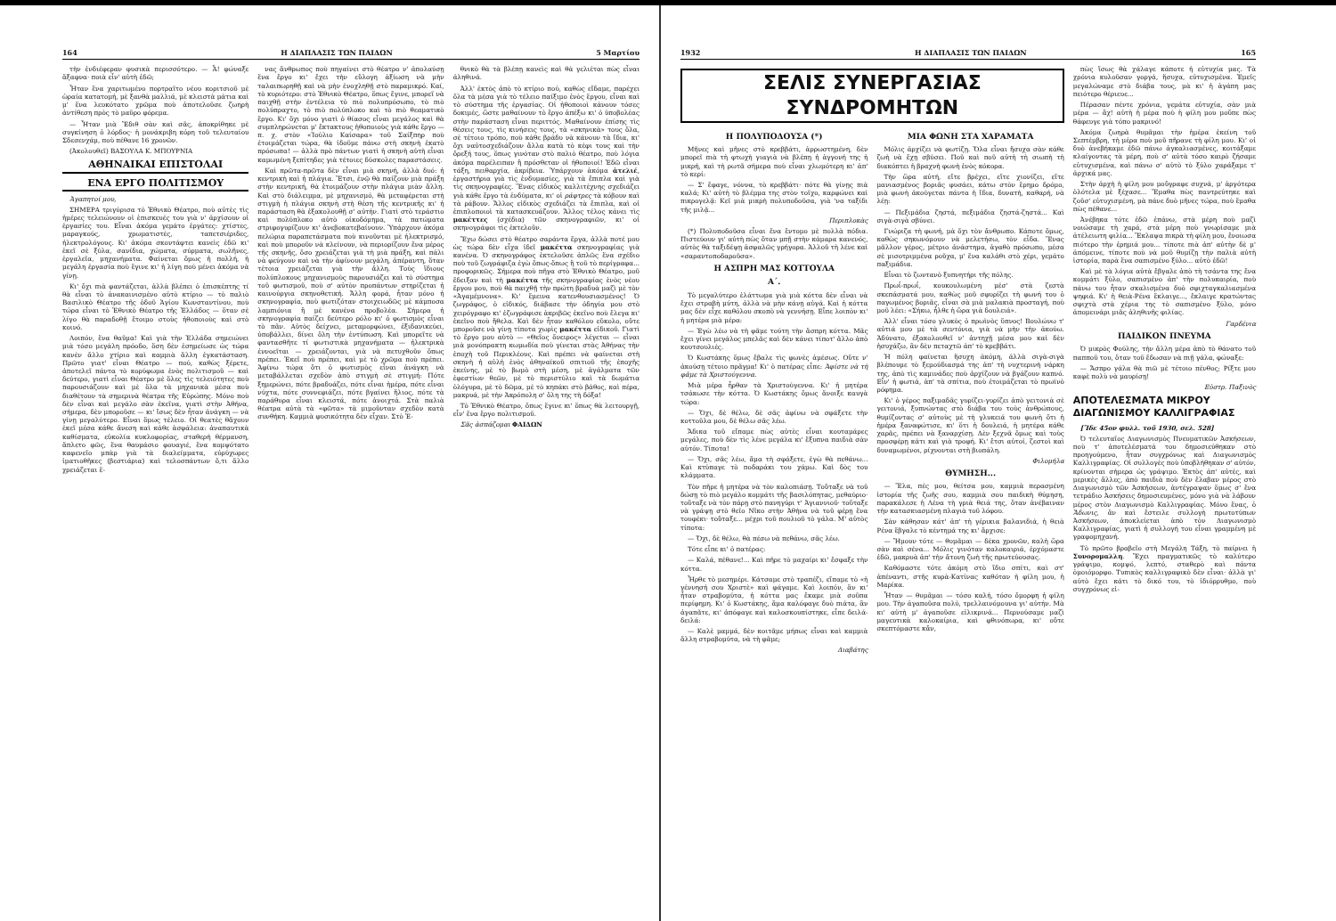164 Η ΔΙΑΠΛΑΣΙΣ ΤΩΝ ΠΑΙΔΩΝ 5 Μαρτίου
τὴν ἐνδιέφεραν φυσικὰ περισσότερο. — Ἆ! φώναξε ἄξαφνα· ποιὰ εἶν' αὐτὴ ἐδῶ;
Ἦταν ἕνα χαριτωμένο πορτραῖτο νέου κοριτσιοῦ μὲ ὡραία κατατομή, μὲ ξανθὰ μαλλιά, μὲ κλειστὰ μάτια καὶ μ' ἕνα λευκότατο χρῶμα ποὺ ἀποτελοῦσε ζωηρὴ ἀντίθεση πρὸς τὸ μαῦρο φόρεμα.
— Ἦταν μιὰ Ἔδιθ σὰν καὶ σᾶς, ἀποκρίθηκε μὲ συγκίνηση ὁ λόρδος· ἡ μονάκριβη κόρη τοῦ τελευταίου Σδεσενχάμ, ποὺ πέθανε 16 χρονῶν.
(Ἀκολουθεῖ) ΒΑΣΟΥΛΑ Κ. ΜΠΟΥΡΝΙΑ
ΑΘΗΝΑΙΚΑΙ ΕΠΙΣΤΟΛΑΙ
ΕΝΑ ΕΡΓΟ ΠΟΛΙΤΙΣΜΟΥ
Ἀγαπητοί μου,
ΣΗΜΕΡΑ τριγύρισα τὸ Ἐθνικὸ Θέατρο, ποὺ αὐτὲς τὶς ἡμέρες τελειώνουν οἱ ἐπισκευές του γιὰ ν' ἀρχίσουν οἱ ἐργασίες του. Εἶναι ἀκόμα γεμάτο ἐργάτες: χτίστες, μαραγκούς, χρωματιστές, ταπετσιέριδες, ἠλεκτρολόγους. Κι' ἀκόμα σκοντάφτει κανεὶς ἐδῶ κι' ἐκεῖ σὲ ξύλα, σανίδια, χώματα, σύρματα, σωλῆνες, ἐργαλεῖα, μηχανήματα. Φαίνεται ὅμως ἡ πολλή, ἡ μεγάλη ἐργασία ποὺ ἔγινε κι' ἡ λίγη ποὺ μένει ἀκόμα νὰ γίνῃ.
Κι' ὄχι πιὰ φαντάζεται, ἀλλὰ βλέπει ὁ ἐπισκέπτης τί θὰ εἶναι τὸ ἀνακαινισμένο αὐτὸ κτίριο — τὸ παλιὸ Βασιλικὸ Θέατρο τῆς ὁδοῦ Ἁγίου Κωνσταντίνου, ποὺ τώρα εἶναι τὸ Ἐθνικὸ Θέατρο τῆς Ἑλλάδος — ὅταν σὲ λίγο θὰ παραδοθῇ ἕτοιμο στοὺς ἠθοποιοὺς καὶ στὸ κοινό.
Λοιπόν, ἕνα θαῦμα! Καὶ γιὰ τὴν Ἑλλάδα σημειώνει μιὰ τόσο μεγάλη πρόοδο, ὅση δὲν ἐσημείωσε ὡς τώρα κανὲν ἄλλο χτίριο καὶ καμμιὰ ἄλλη ἐγκατάσταση. Πρῶτο γιατ' εἶναι Θέατρο — πού, καθὼς ξέρετε, ἀποτελεῖ πάντα τὸ κορύφωμα ἑνὸς πολιτισμοῦ — καὶ δεύτερο, γιατὶ εἶναι Θέατρο μὲ ὅλες τὶς τελειότητες ποὺ παρουσιάζουν καὶ μὲ ὅλα τὰ μηχανικὰ μέσα ποὺ διαθέτουν τὰ σημερινὰ θέατρα τῆς Εὐρώπης. Μόνο ποὺ δὲν εἶναι καὶ μεγάλο σὰν ἐκεῖνα, γιατὶ στὴν Ἀθήνα, σήμερα, δὲν μποροῦσε — κι' ἴσως δὲν ἦταν ἀνάγκη — νὰ γίνῃ μεγαλύτερο. Εἶναι ὅμως τέλειο. Οἱ θεατὲς θἄχουν ἐκεῖ μέσα κάθε ἄνεση καὶ κάθε ἀσφάλεια: ἀναπαυτικὰ καθίσματα, εὐκολία κυκλοφορίας, σταθερὴ θέρμανση, ἄπλετο φῶς, ἕνα θαυμάσιο φουαγιέ, ἕνα κομψότατο καφενεῖο μπὰρ γιὰ τὰ διαλείμματα, εὐρύχωρες ἱματιοθῆκες (βεστιάρια) καὶ τελοσπάντων ὅ,τι ἄλλο χρειάζεται ἕ-
νας ἄνθρωπος ποὺ πηγαίνει στὸ θέατρο ν' ἀπολαύσῃ ἕνα ἔργο κι' ἔχει τὴν εὔλογη ἀξίωση νὰ μὴν ταλαιπωρηθῇ καὶ νὰ μὴν ἐνοχληθῇ στὸ παραμικρό. Καί, τὸ κυριότερο: στὸ Ἐθνικὸ Θέατρο, ὅπως ἔγινε, μπορεῖ νὰ παιχθῇ στὴν ἐντέλεια τὸ πιὸ πολυπρόσωπο, τὸ πιὸ πολύπραχτο, τὸ πιὸ πολύπλοκο καὶ τὸ πιὸ θεαματικὸ ἔργο. Κι' ὄχι μόνο γιατὶ ὁ θίασος εἶναι μεγάλος καὶ θὰ συμπληρώνεται μ' ἔκτακτους ἠθοποιοὺς γιὰ κάθε ἔργο — π. χ. στὸν «Ἰούλιο Καίσαρα» τοῦ Σαίξπηρ ποὺ ἑτοιμάζεται τώρα, θὰ ἰδοῦμε πάνω στὴ σκηνὴ ἑκατὸ πρόσωπα! — ἀλλὰ πρὸ πάντων γιατὶ ἡ σκηνὴ αὐτὴ εἶναι καμωμένη ξεπίτηδες γιὰ τέτοιες δύσκολες παραστάσεις.
Καὶ πρῶτα-πρῶτα δὲν εἶναι μιὰ σκηνή, ἀλλὰ δυό: ἡ κεντρικὴ καὶ ἡ πλάγια. Ἔτσι, ἐνῷ θὰ παίζουν μιὰ πράξη στὴν κεντρική, θὰ ἑτοιμάζουν στὴν πλάγια μιὰν ἄλλη. Καὶ στὸ διάλειμμα, μὲ μηχανισμό, θὰ μεταφέρεται στὴ στιγμὴ ἡ πλάγια σκηνὴ στὴ θέση τῆς κεντρικῆς κι' ἡ παράσταση θὰ ἐξακολουθῇ σ' αὐτήν. Γιατὶ στὸ τεράστιο καὶ πολύπλοκο αὐτὸ οἰκοδόμημα, τὰ πατώματα στριφογυρίζουν κι' ἀνεβοκατεβαίνουν. Ὑπάρχουν ἀκόμα πελώρια παραπετάσματα ποὺ κινοῦνται μὲ ἠλεκτρισμό, καὶ ποὺ μποροῦν νὰ κλείνουν, νὰ περιορίζουν ἕνα μέρος τῆς σκηνῆς, ὅσο χρειάζεται γιὰ τὴ μιὰ πράξη, καὶ πάλι νὰ φεύγουν καὶ νὰ τὴν ἀφίνουν μεγάλη, ἀπέραντη, ὅταν τέτοια χρειάζεται γιὰ τὴν ἄλλη. Τοὺς ἴδιους πολύπλοκους μηχανισμοὺς παρουσιάζει καὶ τὸ σύστημα τοῦ φωτισμοῦ, ποὺ σ' αὐτὸν προπάντων στηρίζεται ἡ καινούργια σκηνοθετική. Ἄλλη φορά, ἦταν μόνο ἡ σκηνογραφία, ποὺ φωτιζόταν στοιχειωδῶς μὲ κάμποσα λαμπιόνια ἢ μὲ κανένα προβολέα. Σήμερα ἡ σκηνογραφία παίζει δεύτερο ρόλο κι' ὁ φωτισμὸς εἶναι τὸ πᾶν. Αὐτὸς δείχνει, μεταμορφώνει, ἐξιδανικεύει, ὑποβάλλει, δίνει ὅλη τὴν ἐντύπωση. Καὶ μπορεῖτε νὰ φαντασθῆτε τί φωτιστικὰ μηχανήματα — ἠλεκτρικὰ ἐννοεῖται — χρειάζονται, γιὰ νὰ πετυχθοῦν ὅπως πρέπει. Ἐκεῖ ποὺ πρέπει, καὶ μὲ τὸ χρῶμα ποὺ πρέπει. Ἀφίνω τώρα ὅτι ὁ φωτισμὸς εἶναι ἀνάγκη νὰ μεταβάλλεται σχεδὸν ἀπὸ στιγμὴ σὲ στιγμή: Πότε ξημερώνει, πότε βραδυάζει, πότε εἶναι ἡμέρα, πότε εἶναι νύχτα, πότε συννεφιάζει, πότε βγαίνει ἥλιος, πότε τὰ παράθυρα εἶναι κλειστά, πότε ἀνοιχτά. Στὰ παλιὰ θέατρα αὐτὰ τὰ «φῶτα» τὰ μιμοῦνταν σχεδὸν κατὰ συνθήκη. Καμμιὰ φυσικότητα δὲν εἶχαν. Στὸ Ἐ-
θνικὸ θὰ τὰ βλέπῃ κανεὶς καὶ θὰ γελιέται πὼς εἶναι ἀληθινά.
Ἀλλ' ἐκτὸς ἀπὸ τὸ κτίριο πού, καθὼς εἴδαμε, παρέχει ὅλα τὰ μέσα γιὰ τὸ τέλειο παίξιμο ἑνὸς ἔργου, εἶναι καὶ τὸ σύστημα τῆς ἐργασίας. Οἱ ἠθοποιοὶ κάνουν τόσες δοκιμές, ὥστε μαθαίνουν τὸ ἔργο ἀπέξω κι' ὁ ὑποβολέας στὴν παράσταση εἶναι περιττός. Μαθαίνουν ἐπίσης τὶς θέσεις τους, τὶς κινήσεις τους, τὰ «σκηνικὰ» τους ὅλα, σὲ τέτοιο τρόπο, ποὺ κάθε βράδυ νὰ κάνουν τὰ ἴδια, κι' ὄχι ναὐτοσχεδιάζουν ἄλλα κατὰ τὸ κέφι τους καὶ τὴν ὄρεξή τους, ὅπως γινόταν στὸ παλιὸ θέατρο, ποὺ λόγια ἀκόμα παρέλειπαν ἢ πρόσθεταν οἱ ἠθοποιοί! Ἐδῶ εἶναι τάξη, πειθαρχία, ἀκρίβεια. Ὑπάρχουν ἀκόμα ἀτελιέ, ἐργαστήρια γιὰ τὶς ἐνδυμασίες, γιὰ τὰ ἔπιπλα καὶ γιὰ τὶς σκηνογραφίες. Ἕνας εἰδικὸς καλλιτέχνης σχεδιάζει γιὰ κάθε ἔργο τὰ ἐνδύματα, κι' οἱ ράφτρες τὰ κόβουν καὶ τὰ ράβουν. Ἄλλος εἰδικὸς σχεδιάζει τὰ ἔπιπλα, καὶ οἱ ἐπιπλοποιοὶ τὰ κατασκευάζουν. Ἄλλος τέλος κάνει τὶς μακέττες (σχέδια) τῶν σκηνογραφιῶν, κι' οἱ σκηνογράφοι τὶς ἐκτελοῦν.
Ἔχω δώσει στὸ θέατρο σαράντα ἔργα, ἀλλὰ ποτέ μου ὡς τώρα δὲν εἶχα ἰδεῖ μακέττα σκηνογραφίας γιὰ κανένα. Ὁ σκηνογράφος ἐκτελοῦσε ἁπλῶς ἕνα σχέδιο ποὺ τοῦ ζωγράφιζα ἐγὼ ὅπως-ὅπως ἢ τοῦ τὸ περίγραφα... προφορικῶς. Σήμερα ποὺ πῆγα στὸ Ἐθνικὸ Θέατρο, μοῦ ἔδειξαν καὶ τὴ μακέττα τῆς σκηνογραφίας ἑνὸς νέου ἔργου μου, ποὺ θὰ παιχθῇ τὴν πρώτη βραδυὰ μαζὶ μὲ τὸν «Ἀγαμέμνονα». Κι' ἔμεινα κατενθουσιασμένος! Ὁ ζωγράφος, ὁ εἰδικός, διάβασε τὴν ὁδηγία μου στὸ χειρόγραφο κι' ἐζωγράφισε ἀκριβῶς ἐκεῖνο ποὺ ἔλεγα κι' ἐκεῖνο ποὺ ἤθελα. Καὶ δὲν ἦταν καθόλου εὔκολο, οὔτε μποροῦσε νὰ γίνῃ τίποτα χωρὶς μακέττα εἰδικοῦ. Γιατὶ τὸ ἔργο μου αὐτὸ — «Θεῖος ὄνειρος» λέγεται — εἶναι μιὰ μονόπρακτη κωμωδία ποὺ γίνεται στὰς Ἀθήνας τὴν ἐποχὴ τοῦ Περικλέους. Καὶ πρέπει νὰ φαίνεται στὴ σκηνὴ ἡ αὐλὴ ἑνὸς ἀθηναϊκοῦ σπιτιοῦ τῆς ἐποχῆς ἐκείνης, μὲ τὸ βωμὸ στὴ μέση, μὲ ἀγάλματα τῶν ἐφεστίων θεῶν, μὲ τὸ περιστύλιο καὶ τὰ δωμάτια ὁλόγυρα, μὲ τὸ δῶμα, μὲ τὸ κηπάκι στὸ βάθος, καὶ πέρα, μακρυά, μὲ τὴν Ἀκρόπολη σ' ὅλη της τὴ δόξα!
Τὸ Ἐθνικὸ Θέατρο, ὅπως ἔγινε κι' ὅπως θὰ λειτουργῇ, εἶν' ἕνα ἔργο πολιτισμοῦ.
Σᾶς ἀσπάζομαι ΦΑΙΔΩΝ
1932 Η ΔΙΑΠΛΑΣΙΣ ΤΩΝ ΠΑΙΔΩΝ 165
ΣΕΛΙΣ ΣΥΝΕΡΓΑΣΙΑΣ ΣΥΝΔΡΟΜΗΤΩΝ
Η ΠΟΛΥΠΟΔΟΥΣΑ (*)
Μῆνες καὶ μῆνες στὸ κρεββάτι, ἀρρωστημένη, δὲν μπορεῖ πιὰ τὴ φτωχὴ γιαγιὰ νὰ βλέπῃ ἡ ἀγγονή της ἡ μικρή, καὶ τὴ ρωτᾶ σήμερα ποὺ εἶναι χλωμότερη κι' ἀπ' τὸ κερί:
— Σ' ἔφαγε, νόννα, τὸ κρεββάτι· πότε θὰ γίνῃς πιὰ καλά; Κι' αὐτὴ τὸ βλέμμα της στὸν τοῖχο, καρφώνει καὶ πικρογελᾷ: Κεῖ μιὰ μικρὴ πολυποδοῦσα, γιὰ 'να ταξίδι τῆς μιλᾷ...
Περιπλοκὰς
(*) Πολυποδοῦσα εἶναι ἕνα ἔντομο μὲ πολλὰ πόδια. Πιστεύουν γι' αὐτὴ πὼς ὅταν μπῇ στὴν κάμαρα κανενός, αὐτὸς θὰ ταξιδέψῃ ἀσφαλῶς γρήγορα. Ἀλλοῦ τὴ λένε καὶ «σαραντοποδαροῦσα».
Η ΑΣΠΡΗ ΜΑΣ ΚΟΤΤΟΥΛΑ
Α΄.
Τὸ μεγαλύτερο ἐλάττωμα γιὰ μιὰ κόττα δὲν εἶναι νὰ ἔχει στραβὴ μύτη, ἀλλὰ νὰ μὴν κάνῃ αὐγά. Καὶ ἡ κόττα μας δὲν εἶχε καθόλου σκοπὸ νὰ γεννήσῃ. Εἶπε λοιπὸν κι' ἡ μητέρα μιὰ μέρα:
— Ἐγὼ λέω νὰ τὴ φᾶμε τούτη τὴν ἄσπρη κόττα. Μᾶς ἔχει γίνει μεγάλος μπελᾶς καὶ δὲν κάνει τίποτ' ἄλλο ἀπὸ κουτσουλιές.
Ὁ Κωστάκης ὅμως ἔβαλε τὶς φωνὲς ἀμέσως. Οὔτε ν' ἀκούσῃ τέτοιο πρᾶγμα! Κι' ὁ πατέρας εἶπε: Ἀφίστε νὰ τὴ φᾶμε τὰ Χριστούγεννα.
Μιὰ μέρα ἦρθαν τὰ Χριστούγεννα. Κι' ἡ μητέρα τσάκωσε τὴν κόττα. Ὁ Κωστάκης ὅμως ἄνοιξε καυγὰ τώρα:
— Ὄχι, δὲ θέλω, δὲ σᾶς ἀφίνω νὰ σφάξετε τὴν κοττοῦλα μου, δὲ θέλω σᾶς λέω.
Ἄδικα τοῦ εἴπαμε πὼς αὐτὲς εἶναι κουταμάρες μεγάλες, ποὺ δὲν τὶς λένε μεγάλα κι' ἔξυπνα παιδιὰ σὰν αὐτόν. Τίποτα!
— Ὄχι, σᾶς λέω, ἅμα τὴ σφάξετε, ἐγὼ θὰ πεθάνω... Καὶ κτύπαγε τὸ ποδαράκι του χάμω. Καὶ δὸς του κλάμματα.
Τὸν πῆρε ἡ μητέρα νὰ τὸν καλοπιάσῃ. Τοὔταξε νὰ τοῦ δώσῃ τὸ πιὸ μεγάλο κομμάτι τῆς βασιλόπητας, μεθαύριο· τοὔταξε νὰ τὸν πάρῃ στὸ πανηγύρι τ' Ἀγιαννιοῦ· τοὔταξε νὰ γράψῃ στὸ θεῖο Νῖκο στὴν Ἀθήνα νὰ τοῦ φέρῃ ἕνα τουφέκι· τοὔταξε... μέχρι τοῦ πουλιοῦ τὸ γάλα. Μ' αὐτὸς τίποτα:
— Ὄχι, δὲ θέλω, θὰ πέσω νὰ πεθάνω, σᾶς λέω.
Τότε εἶπε κι' ὁ πατέρας:
— Καλά, πέθανε!... Καὶ πῆρε τὸ μαχαίρι κι' ἔσφαξε τὴν κόττα.
Ἦρθε τὸ μεσημέρι. Κάτσαμε στὸ τραπέζι, εἴπαμε τὸ «ἡ γέννησή σου Χριστὲ» καὶ φάγαμε. Καὶ λοιπόν, ἂν κι' ἦταν στραβομύτα, ἡ κόττα μας ἔκαμε μιὰ σοῦπα περίφημη. Κι' ὁ Κωστάκης, ἅμα καλόφαγε δυὸ πιάτα, ἂν ἀγαπᾶτε, κι' ἀπόφαγε καὶ καλοσκουπίστηκε, εἶπε δειλά-δειλά:
— Καλὲ μαμμά, δὲν κοιτᾶμε μήπως εἶναι καὶ καμμιὰ ἄλλη στραβομύτα, νὰ τὴ φᾶμε;
Διαβάτης
ΜΙΑ ΦΩΝΗ ΣΤΑ ΧΑΡΑΜΑΤΑ
Μόλις ἀρχίζει νὰ φωτίζῃ. Ὅλα εἶναι ἥσυχα σὰν κάθε ζωὴ νὰ ἔχῃ σβύσει. Ποῦ καὶ ποῦ αὐτὴ τὴ σιωπὴ τὴ διακόπτει ἡ βραχνὴ φωνὴ ἑνὸς κόκορα.
Τὴν ὥρα αὐτή, εἴτε βρέχει, εἴτε χιονίζει, εἴτε μανιασμένος βοριᾶς φυσάει, κάτω στὸν ἔρημο δρόμο, μιὰ φωνὴ ἀκούγεται πάντα ἡ ἴδια, δυνατή, καθαρή, νὰ λέῃ:
— Πεξιμάδια ζηστά, πεξιμάδια ζηστά-ζηστά... Καὶ σιγὰ-σιγὰ σβύνει.
Γνώριζα τὴ φωνή, μὰ ὄχι τὸν ἄνθρωπο. Κάποτε ὅμως, καθὼς σηκωνόμουν νὰ μελετήσω, τὸν εἶδα. Ἕνας μᾶλλον γέρος, μέτριο ἀνάστημα, ἀγαθὸ πρόσωπο, μέσα σὲ μισοτριμμένα ροῦχα, μ' ἕνα καλάθι στὸ χέρι, γεμάτο παξιμάδια.
Εἶναι τὸ ζωντανὸ ξυπνητήρι τῆς πόλης.
Πρωΐ-πρωΐ, κουκουλωμένη μέσ' στὰ ζεστὰ σκεπάσματά μου, καθὼς μοῦ σφυρίζει τὴ φωνή του ὁ παγωμένος βοριᾶς, εἶναι σὰ μιὰ μαλακιὰ προσταγή, ποὺ μοῦ λέει: «Σήκω, ἦλθε ἡ ὥρα γιὰ δουλειά».
Ἀλλ' εἶναι τόσο γλυκὸς ὁ πρωϊνὸς ὕπνος! Βουλώνω τ' αὐτιά μου μὲ τὰ σεντόνια, γιὰ νὰ μὴν τὴν ἀκούω. Ἀδύνατο, ἐξακολουθεῖ ν' ἀντηχῇ μέσα μου καὶ δὲν ἡσυχάζω, ἂν δὲν πεταχτῶ ἀπ' τὸ κρεββάτι.
Ἡ πόλη φαίνεται ἥσυχη ἀκόμη, ἀλλὰ σιγὰ-σιγὰ βλέπουμε τὸ ξεμούδιασμά της ἀπ' τὴ νυχτερινὴ νάρκη της, ἀπὸ τὶς καμινάδες ποὺ ἀρχίζουν νὰ βγάζουν καπνό. Εἶν' ἡ φωτιά, ἀπ' τὰ σπίτια, ποὺ ἑτοιμάζεται τὸ πρωϊνὸ ρόφημα.
Κι' ὁ γέρος παξιμαδᾶς γυρίζει-γυρίζει ἀπὸ γειτονιὰ σὲ γειτονιά, ξυπνώντας στὸ διάβα του τοὺς ἀνθρώπους, θυμίζοντας σ' αὐτοὺς μὲ τὴ γλυκειά του φωνὴ ὅτι ἡ ἡμέρα ξαναφώτισε, κι' ὅτι ἡ δουλειά, ἡ μητέρα κάθε χαρᾶς, πρέπει νὰ ξαναρχίσῃ. Δὲν ξεχνᾶ ὅμως καὶ τοὺς προσφέρῃ κάτι καὶ γιὰ τροφή. Κι' ἔτσι αὐτοί, ζεστοὶ καὶ δυναμωμένοι, ρίχνονται στὴ βιοπάλη.
Φιλομήλα
ΘΥΜΗΣΗ...
— Ἔλα, πές μου, θείτσα μου, καμμιὰ περασμένη ἱστορία τῆς ζωῆς σου, καμμιὰ σου παιδικὴ θύμηση, παρακάλεσε ἡ Λένα τὴ γριὰ θειά της, ὅταν ἀνέβαιναν τὴν κατασκιασμένη πλαγιὰ τοῦ λόφου.
Σὰν κάθησαν κάτ' ἀπ' τὴ γέρικια βαλανιδιά, ἡ θειὰ Ρένα ἔβγαλε τὸ κέντημά της κι' ἄρχισε:
— Ἤμουν τότε — θυμᾶμαι — δέκα χρονῶν, καλὴ ὥρα σὰν καὶ σένα... Μόλις γινόταν καλοκαιριά, ἐρχόμαστε ἐδῶ, μακρυὰ ἀπ' τὴν ἄτονη ζωὴ τῆς πρωτεύουσας.
Καθόμαστε τότε ἀκόμη στὸ ἴδιο σπίτι, καὶ στ' ἀπέναντι, στῆς κυρὰ-Κατίνας καθόταν ἡ φίλη μου, ἡ Μαρίκα.
Ἦταν — θυμᾶμαι — τόσο καλή, τόσο ὄμορφη ἡ φίλη μου. Τὴν ἀγαποῦσα πολύ, τρελλαινόμουνα γι' αὐτήν. Μὰ κι' αὐτὴ μ' ἀγαποῦσε εἰλικρινά... Περνούσαμε μαζὶ μαγευτικὰ καλοκαίρια, καὶ φθινόπωρα, κι' οὔτε σκεπτόμαστε κἄν,
πὼς ἴσως θὰ χάλαγε κάποτε ἡ εὐτυχία μας. Τὰ χρόνια κυλοῦσαν γοργά, ἥσυχα, εὐτυχισμένα. Ἐμεῖς μεγαλώναμε στὸ διάβα τους, μὰ κι' ἡ ἀγάπη μας πειότερο θέριευε...
Πέρασαν πέντε χρόνια, γεμάτα εὐτυχία, σὰν μιὰ μέρα — ἄχ! αὐτὴ ἡ μέρα ποὺ ἡ φίλη μου μοὔπε πὼς θάφευγε γιὰ τόπο μακρινό!
Ἀκόμα ζωηρὰ θυμᾶμαι τὴν ἡμέρα ἐκείνη τοῦ Σεπτέμβρη, τὴ μέρα ποὺ μοῦ πῆρανε τὴ φίλη μου. Κι' οἱ δυὸ ἀνεβήκαμε ἐδῶ πάνω ἀγκαλιασμένες, κοιτάξαμε κλαίγοντας τὰ μέρη, ποὺ σ' αὐτὰ τόσο καιρὸ ζήσαμε εὐτυχισμένα, καὶ πάνω σ' αὐτὸ τὸ ξύλο χαράξαμε τ' ἀρχικά μας.
Στὴν ἀρχὴ ἡ φίλη μου μοὔγραφε συχνά, μ' ἀργότερα ὁλότελα μὲ ξέχασε... Ἔμαθα πὼς παντρεύτηκε καὶ ζοῦσ' εὐτυχισμένη, μὰ πάνε δυὸ μῆνες τώρα, ποὺ ἔμαθα πὼς πέθανε...
Ἀνέβηκα τότε ἐδῶ ἐπάνω, στὰ μέρη ποὺ μαζὶ νοιώσαμε τὴ χαρά, στὰ μέρη ποὺ γνωρίσαμε μιὰ ἀτέλειωτη φιλία... Ἔκλαψα πικρὰ τὴ φίλη μου, ἔνοιωσα πιότερο τὴν ἐρημιά μου... τίποτε πιὰ ἀπ' αὐτὴν δὲ μ' ἀπόμεινε, τίποτε ποὺ νὰ μοῦ θυμίζῃ τὴν παλιὰ αὐτὴ ἱστορία, παρὰ ἕνα σαπισμένο ξύλο... αὐτὸ ἐδῶ!
Καὶ μὲ τὰ λόγια αὐτὰ ἔβγαλε ἀπὸ τὴ τσάντα της ἕνα κομμάτι ξύλο, σαπισμένο ἀπ' τὴν πολυκαιρία, ποὺ πάνω του ἦταν σκαλισμένα δυὸ σφιχταγκαλιασμένα ψηφιά. Κι' ἡ θειὰ-Ρένα ἔκλαιγε..., ἔκλαιγε κρατώντας σφιχτὰ στὰ χέρια της τὸ σαπισμένο ξύλο, μόνο ἀπομεινάρι μιᾶς ἀληθινῆς φιλίας.
Γαρδένια
ΠΑΙΔΙΚΟΝ ΠΝΕΥΜΑ
Ὁ μικρὸς Φούλης, τὴν ἄλλη μέρα ἀπὸ τὸ θάνατο τοῦ παπποῦ του, ὅταν τοῦ ἔδωσαν νὰ πιῇ γάλα, φώναξε:
— Ἄσπρο γάλα θὰ πιῶ μὲ τέτοιο πένθος; Ρίξτε μου καφὲ πολὺ νὰ μαυρίσῃ!
Εὐστρ. Παξινὸς
ΑΠΟΤΕΛΕΣΜΑΤΑ ΜΙΚΡΟΥ ΔΙΑΓΩΝΙΣΜΟΥ ΚΑΛΛΙΓΡΑΦΙΑΣ
[Ἴδε 45ον φυλλ. τοῦ 1930, σελ. 528]
Ὁ τελευταῖος Διαγωνισμὸς Πνευματικῶν Ἀσκήσεων, ποὺ τ' ἀποτελέσματά του δημοσιεύθηκαν στὸ προηγούμενο, ἦταν συγχρόνως καὶ Διαγωνισμὸς Καλλιγραφίας. Οἱ συλλογὲς ποὺ ὑποβλήθηκαν σ' αὐτόν, κρίνονται σήμερα ὡς γράψιμο. Ἐκτὸς ἀπ' αὐτές, καὶ μερικὲς ἄλλες, ἀπὸ παιδιὰ ποὺ δὲν ἔλαβαν μέρος στὸ Διαγωνισμὸ τῶν Ἀσκήσεων, ἀντέγραψαν ὅμως σ' ἕνα τετράδιο Ἀσκήσεις δημοσιευμένες, μόνο γιὰ νὰ λάβουν μέρος στὸν Διαγωνισμὸ Καλλιγραφίας. Μόνο ἕνας, ὁ Ἄδωνις, ἂν καὶ ἔστειλε συλλογὴ πρωτοτύπων Ἀσκήσεων, ἀποκλείεται ἀπὸ τὸν Διαγωνισμὸ Καλλιγραφίας, γιατὶ ἡ συλλογή του εἶναι γραμμένη μὲ γραφομηχανή.
Τὸ πρῶτο βραβεῖο στὴ Μεγάλη Τάξη, τὸ παίρνει ἡ Συνορομαλλη. Ἔχει πραγματικῶς τὸ καλύτερο γράψιμο, κομψό, λεπτό, σταθερὸ καὶ πάντα ὁμοιόμορφο. Τυπικὸς καλλιγραφικὸ δὲν εἶναι· ἀλλὰ γι' αὐτὸ ἔχει κάτι τὸ δικό του, τὸ ἰδιόρρυθμο, ποὺ συγχρόνως εἰ-